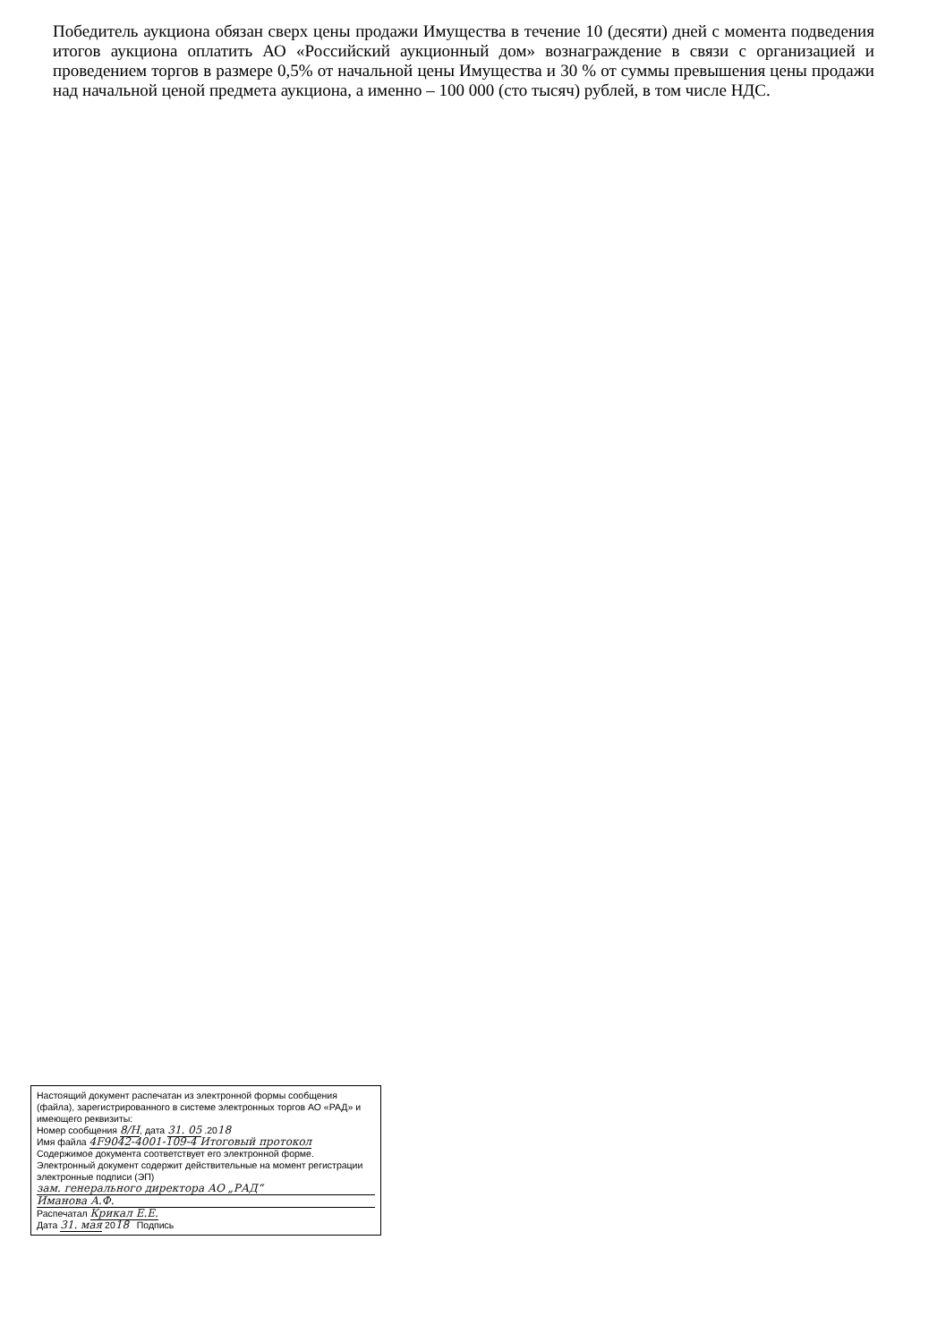Победитель аукциона обязан сверх цены продажи Имущества в течение 10 (десяти) дней с момента подведения итогов аукциона оплатить АО «Российский аукционный дом» вознаграждение в связи с организацией и проведением торгов в размере 0,5% от начальной цены Имущества и 30 % от суммы превышения цены продажи над начальной ценой предмета аукциона, а именно – 100 000 (сто тысяч) рублей, в том числе НДС.
Настоящий документ распечатан из электронной формы сообщения (файла), зарегистрированного в системе электронных торгов АО «РАД» и имеющего реквизиты:
Номер сообщения 8/Н, дата 31. 05 .2018
Имя файла 4F9042-4001-109-4 Итоговый протокол
Содержимое документа соответствует его электронной форме. Электронный документ содержит действительные на момент регистрации электронные подписи (ЭП)
зам. генерального директора АО „РАД“
Иманова А.Ф.
Распечатал Крикал Е.Е.
Дата 31. мая 2018 Подпись